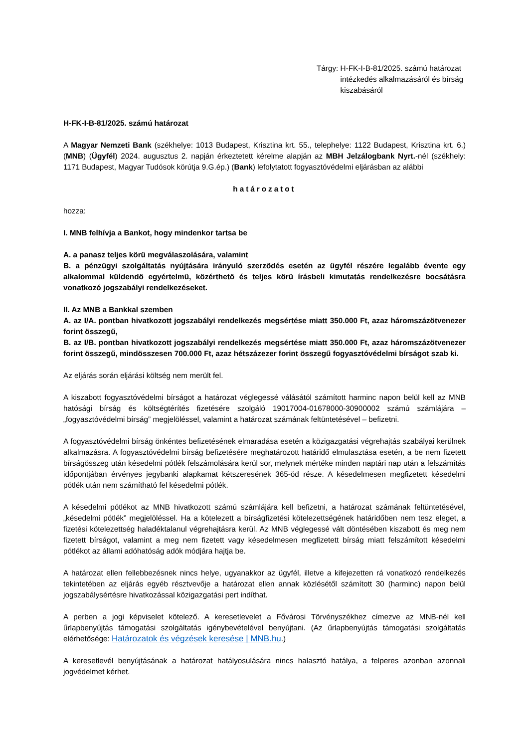Tárgy: H-FK-I-B-81/2025. számú határozat intézkedés alkalmazásáról és bírság kiszabásáról
H-FK-I-B-81/2025. számú határozat
A Magyar Nemzeti Bank (székhelye: 1013 Budapest, Krisztina krt. 55., telephelye: 1122 Budapest, Krisztina krt. 6.) (MNB) (Ügyfél) 2024. augusztus 2. napján érkeztetett kérelme alapján az MBH Jelzálogbank Nyrt.-nél (székhely: 1171 Budapest, Magyar Tudósok körútja 9.G.ép.) (Bank) lefolytatott fogyasztóvédelmi eljárásban az alábbi
határozatot
hozza:
I. MNB felhívja a Bankot, hogy mindenkor tartsa be
A. a panasz teljes körű megválaszolására, valamint
B. a pénzügyi szolgáltatás nyújtására irányuló szerződés esetén az ügyfél részére legalább évente egy alkalommal küldendő egyértelmű, közérthető és teljes körű írásbeli kimutatás rendelkezésre bocsátásra vonatkozó jogszabályi rendelkezéseket.
II. Az MNB a Bankkal szemben
A. az I/A. pontban hivatkozott jogszabályi rendelkezés megsértése miatt 350.000 Ft, azaz háromszázötvenezer forint összegű,
B. az I/B. pontban hivatkozott jogszabályi rendelkezés megsértése miatt 350.000 Ft, azaz háromszázötvenezer forint összegű, mindösszesen 700.000 Ft, azaz hétszázezer forint összegű fogyasztóvédelmi bírságot szab ki.
Az eljárás során eljárási költség nem merült fel.
A kiszabott fogyasztóvédelmi bírságot a határozat véglegessé válásától számított harminc napon belül kell az MNB hatósági bírság és költségtérítés fizetésére szolgáló 19017004-01678000-30900002 számú számlájára – „fogyasztóvédelmi bírság” megjelöléssel, valamint a határozat számának feltüntetésével – befizetni.
A fogyasztóvédelmi bírság önkéntes befizetésének elmaradása esetén a közigazgatási végrehajtás szabályai kerülnek alkalmazásra. A fogyasztóvédelmi bírság befizetésére meghatározott határidő elmulasztása esetén, a be nem fizetett bírságösszeg után késedelmi pótlék felszámolására kerül sor, melynek mértéke minden naptári nap után a felszámítás időpontjában érvényes jegybanki alapkamat kétszeresének 365-öd része. A késedelmesen megfizetett késedelmi pótlék után nem számítható fel késedelmi pótlék.
A késedelmi pótlékot az MNB hivatkozott számú számlájára kell befizetni, a határozat számának feltüntetésével, „késedelmi pótlék” megjelöléssel. Ha a kötelezett a bírságfizetési kötelezettségének határidőben nem tesz eleget, a fizetési kötelezettség haladéktalanul végrehajtásra kerül. Az MNB véglegessé vált döntésében kiszabott és meg nem fizetett bírságot, valamint a meg nem fizetett vagy késedelmesen megfizetett bírság miatt felszámított késedelmi pótlékot az állami adóhatóság adók módjára hajtja be.
A határozat ellen fellebbezésnek nincs helye, ugyanakkor az ügyfél, illetve a kifejezetten rá vonatkozó rendelkezés tekintetében az eljárás egyéb résztvevője a határozat ellen annak közlésétől számított 30 (harminc) napon belül jogszabálysértésre hivatkozással közigazgatási pert indíthat.
A perben a jogi képviselet kötelező. A keresetlevelet a Fővárosi Törvényszékhez címezve az MNB-nél kell űrlapbenyújtás támogatási szolgáltatás igénybevételével benyújtani. (Az űrlapbenyújtás támogatási szolgáltatás elérhetősége: Határozatok és végzések keresése | MNB.hu.)
A keresetlevél benyújtásának a határozat hatályosulására nincs halasztó hatálya, a felperes azonban azonnali jogvédelmet kérhet.